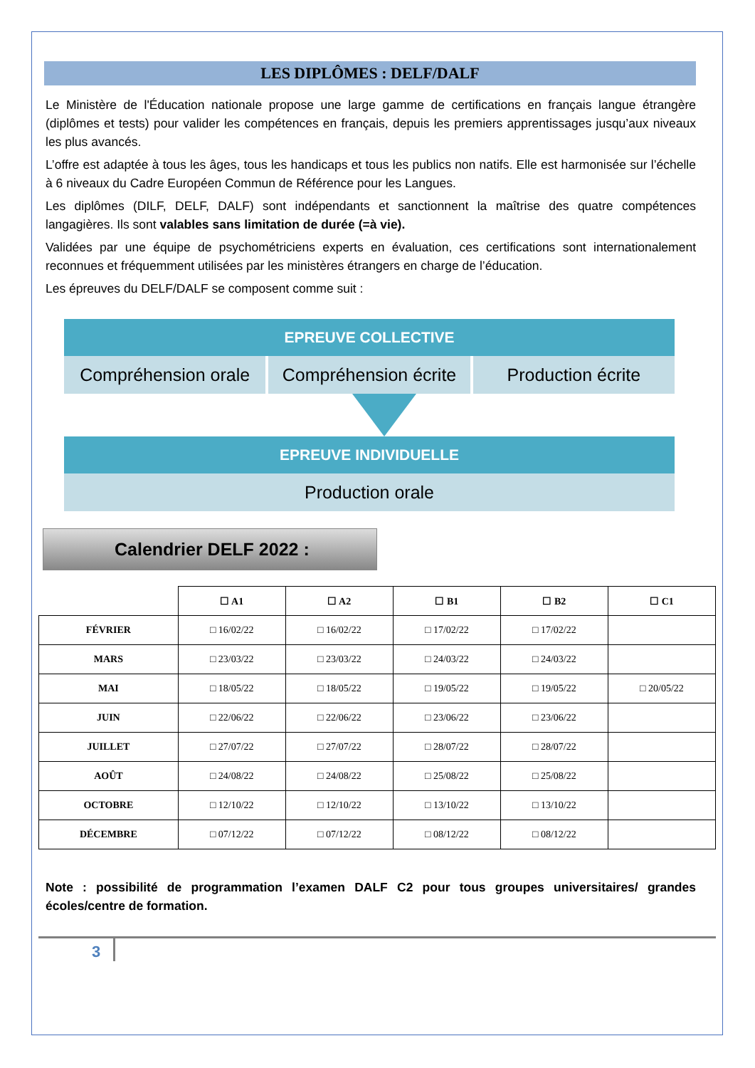LES DIPLÔMES : DELF/DALF
Le Ministère de l'Éducation nationale propose une large gamme de certifications en français langue étrangère (diplômes et tests) pour valider les compétences en français, depuis les premiers apprentissages jusqu’aux niveaux les plus avancés.
L’offre est adaptée à tous les âges, tous les handicaps et tous les publics non natifs. Elle est harmonisée sur l’échelle à 6 niveaux du Cadre Européen Commun de Référence pour les Langues.
Les diplômes (DILF, DELF, DALF) sont indépendants et sanctionnent la maîtrise des quatre compétences langagières. Ils sont valables sans limitation de durée (=à vie).
Validées par une équipe de psychométriciens experts en évaluation, ces certifications sont internationalement reconnues et fréquemment utilisées par les ministères étrangers en charge de l’éducation.
Les épreuves du DELF/DALF se composent comme suit :
EPREUVE COLLECTIVE
Compréhension orale Compréhension écrite Production écrite
EPREUVE INDIVIDUELLE
Production orale
Calendrier DELF 2022 :
| | ☐ A1 | ☐ A2 | ☐ B1 | ☐ B2 | ☐ C1 |
| --- | --- | --- | --- | --- | --- |
| FÉVRIER | □ 16/02/22 | □ 16/02/22 | □ 17/02/22 | □ 17/02/22 | |
| MARS | □ 23/03/22 | □ 23/03/22 | □ 24/03/22 | □ 24/03/22 | |
| MAI | □ 18/05/22 | □ 18/05/22 | □ 19/05/22 | □ 19/05/22 | □ 20/05/22 |
| JUIN | □ 22/06/22 | □ 22/06/22 | □ 23/06/22 | □ 23/06/22 | |
| JUILLET | □ 27/07/22 | □ 27/07/22 | □ 28/07/22 | □ 28/07/22 | |
| AOÛT | □ 24/08/22 | □ 24/08/22 | □ 25/08/22 | □ 25/08/22 | |
| OCTOBRE | □ 12/10/22 | □ 12/10/22 | □ 13/10/22 | □ 13/10/22 | |
| DÉCEMBRE | □ 07/12/22 | □ 07/12/22 | □ 08/12/22 | □ 08/12/22 | |
Note : possibilité de programmation l’examen DALF C2 pour tous groupes universitaires/ grandes écoles/centre de formation.
3